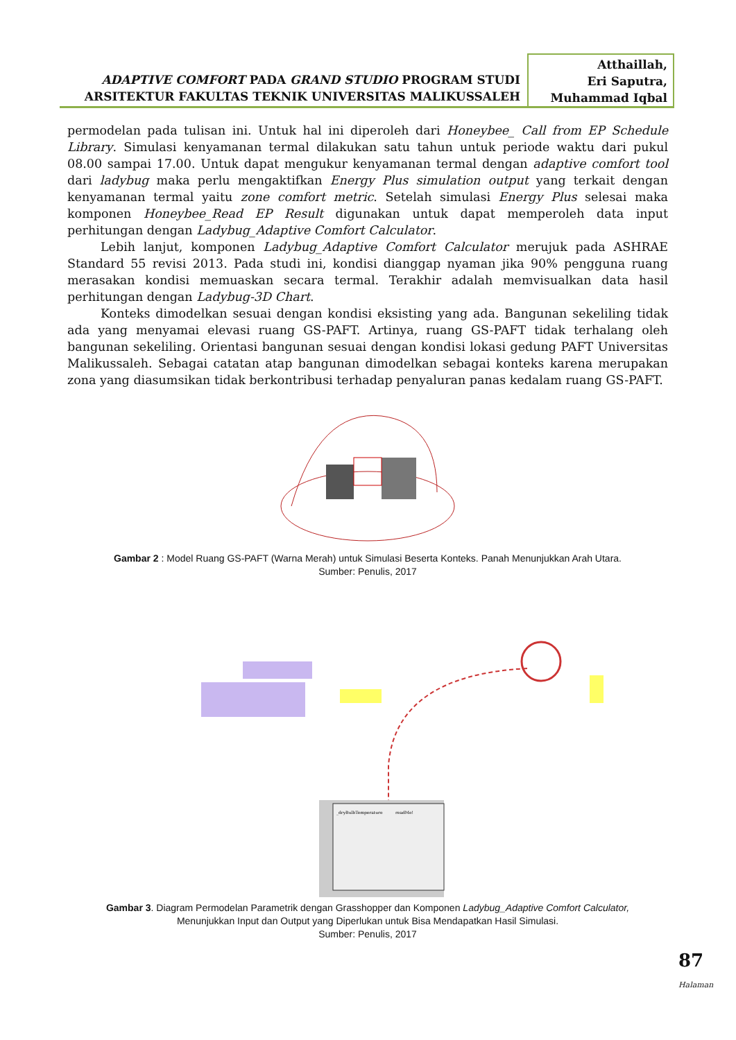ADAPTIVE COMFORT PADA GRAND STUDIO PROGRAM STUDI
ARSITEKTUR FAKULTAS TEKNIK UNIVERSITAS MALIKUSSALEH
Atthaillah,
Eri Saputra,
Muhammad Iqbal
permodelan pada tulisan ini. Untuk hal ini diperoleh dari Honeybee_ Call from EP Schedule Library. Simulasi kenyamanan termal dilakukan satu tahun untuk periode waktu dari pukul 08.00 sampai 17.00. Untuk dapat mengukur kenyamanan termal dengan adaptive comfort tool dari ladybug maka perlu mengaktifkan Energy Plus simulation output yang terkait dengan kenyamanan termal yaitu zone comfort metric. Setelah simulasi Energy Plus selesai maka komponen Honeybee_Read EP Result digunakan untuk dapat memperoleh data input perhitungan dengan Ladybug_Adaptive Comfort Calculator.
Lebih lanjut, komponen Ladybug_Adaptive Comfort Calculator merujuk pada ASHRAE Standard 55 revisi 2013. Pada studi ini, kondisi dianggap nyaman jika 90% pengguna ruang merasakan kondisi memuaskan secara termal. Terakhir adalah memvisualkan data hasil perhitungan dengan Ladybug-3D Chart.
Konteks dimodelkan sesuai dengan kondisi eksisting yang ada. Bangunan sekeliling tidak ada yang menyamai elevasi ruang GS-PAFT. Artinya, ruang GS-PAFT tidak terhalang oleh bangunan sekeliling. Orientasi bangunan sesuai dengan kondisi lokasi gedung PAFT Universitas Malikussaleh. Sebagai catatan atap bangunan dimodelkan sebagai konteks karena merupakan zona yang diasumsikan tidak berkontribusi terhadap penyaluran panas kedalam ruang GS-PAFT.
Gambar 2 : Model Ruang GS-PAFT (Warna Merah) untuk Simulasi Beserta Konteks. Panah Menunjukkan Arah Utara.
Sumber: Penulis, 2017
_dryBulbTemperature
readMe!
Gambar 3. Diagram Permodelan Parametrik dengan Grasshopper dan Komponen Ladybug_Adaptive Comfort Calculator,
Menunjukkan Input dan Output yang Diperlukan untuk Bisa Mendapatkan Hasil Simulasi.
Sumber: Penulis, 2017
87 Halaman